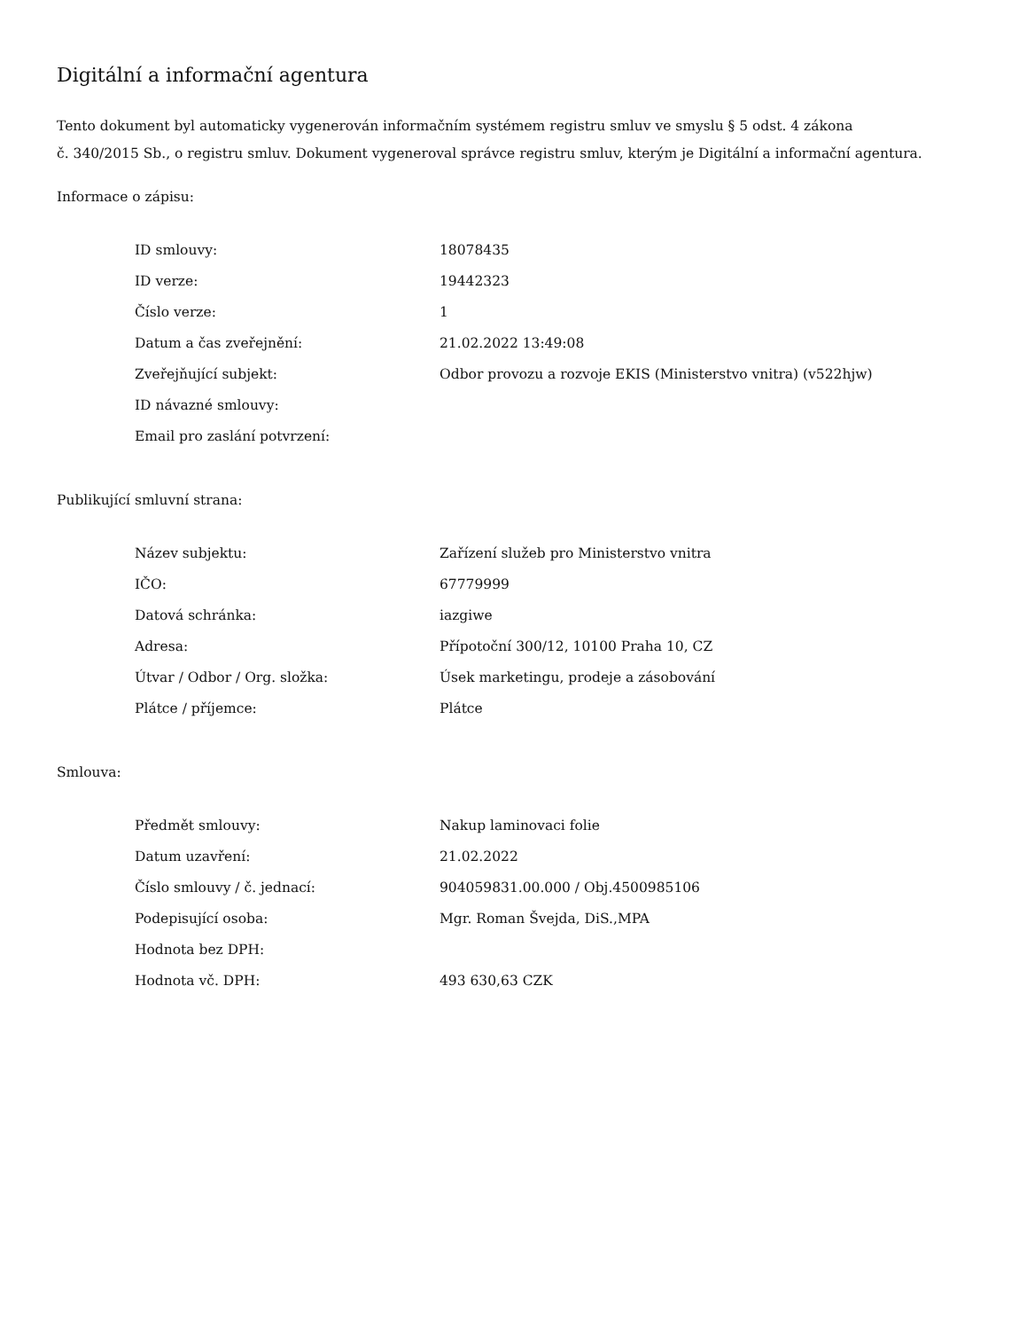Digitální a informační agentura
Tento dokument byl automaticky vygenerován informačním systémem registru smluv ve smyslu § 5 odst. 4 zákona
č. 340/2015 Sb., o registru smluv. Dokument vygeneroval správce registru smluv, kterým je Digitální a informační agentura.
Informace o zápisu:
| ID smlouvy: | 18078435 |
| ID verze: | 19442323 |
| Číslo verze: | 1 |
| Datum a čas zveřejnění: | 21.02.2022 13:49:08 |
| Zveřejňující subjekt: | Odbor provozu a rozvoje EKIS (Ministerstvo vnitra) (v522hjw) |
| ID návazné smlouvy: | |
| Email pro zaslání potvrzení: | |
Publikující smluvní strana:
| Název subjektu: | Zařízení služeb pro Ministerstvo vnitra |
| IČO: | 67779999 |
| Datová schránka: | iazgiwe |
| Adresa: | Přípotoční 300/12, 10100 Praha 10, CZ |
| Útvar / Odbor / Org. složka: | Úsek marketingu, prodeje a zásobování |
| Plátce / příjemce: | Plátce |
Smlouva:
| Předmět smlouvy: | Nakup laminovaci folie |
| Datum uzavření: | 21.02.2022 |
| Číslo smlouvy / č. jednací: | 904059831.00.000 / Obj.4500985106 |
| Podepisující osoba: | Mgr. Roman Švejda, DiS.,MPA |
| Hodnota bez DPH: | |
| Hodnota vč. DPH: | 493 630,63 CZK |